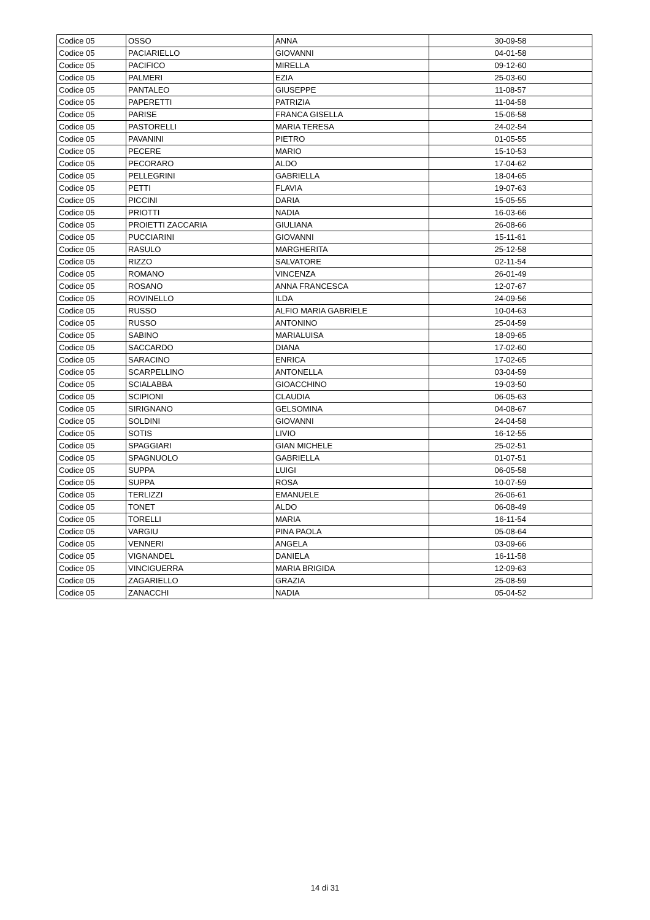| Codice 05 | OSSO | ANNA | 30-09-58 |
| Codice 05 | PACIARIELLO | GIOVANNI | 04-01-58 |
| Codice 05 | PACIFICO | MIRELLA | 09-12-60 |
| Codice 05 | PALMERI | EZIA | 25-03-60 |
| Codice 05 | PANTALEO | GIUSEPPE | 11-08-57 |
| Codice 05 | PAPERETTI | PATRIZIA | 11-04-58 |
| Codice 05 | PARISE | FRANCA GISELLA | 15-06-58 |
| Codice 05 | PASTORELLI | MARIA TERESA | 24-02-54 |
| Codice 05 | PAVANINI | PIETRO | 01-05-55 |
| Codice 05 | PECERE | MARIO | 15-10-53 |
| Codice 05 | PECORARO | ALDO | 17-04-62 |
| Codice 05 | PELLEGRINI | GABRIELLA | 18-04-65 |
| Codice 05 | PETTI | FLAVIA | 19-07-63 |
| Codice 05 | PICCINI | DARIA | 15-05-55 |
| Codice 05 | PRIOTTI | NADIA | 16-03-66 |
| Codice 05 | PROIETTI ZACCARIA | GIULIANA | 26-08-66 |
| Codice 05 | PUCCIARINI | GIOVANNI | 15-11-61 |
| Codice 05 | RASULO | MARGHERITA | 25-12-58 |
| Codice 05 | RIZZO | SALVATORE | 02-11-54 |
| Codice 05 | ROMANO | VINCENZA | 26-01-49 |
| Codice 05 | ROSANO | ANNA FRANCESCA | 12-07-67 |
| Codice 05 | ROVINELLO | ILDA | 24-09-56 |
| Codice 05 | RUSSO | ALFIO MARIA GABRIELE | 10-04-63 |
| Codice 05 | RUSSO | ANTONINO | 25-04-59 |
| Codice 05 | SABINO | MARIALUISA | 18-09-65 |
| Codice 05 | SACCARDO | DIANA | 17-02-60 |
| Codice 05 | SARACINO | ENRICA | 17-02-65 |
| Codice 05 | SCARPELLINO | ANTONELLA | 03-04-59 |
| Codice 05 | SCIALABBA | GIOACCHINO | 19-03-50 |
| Codice 05 | SCIPIONI | CLAUDIA | 06-05-63 |
| Codice 05 | SIRIGNANO | GELSOMINA | 04-08-67 |
| Codice 05 | SOLDINI | GIOVANNI | 24-04-58 |
| Codice 05 | SOTIS | LIVIO | 16-12-55 |
| Codice 05 | SPAGGIARI | GIAN MICHELE | 25-02-51 |
| Codice 05 | SPAGNUOLO | GABRIELLA | 01-07-51 |
| Codice 05 | SUPPA | LUIGI | 06-05-58 |
| Codice 05 | SUPPA | ROSA | 10-07-59 |
| Codice 05 | TERLIZZI | EMANUELE | 26-06-61 |
| Codice 05 | TONET | ALDO | 06-08-49 |
| Codice 05 | TORELLI | MARIA | 16-11-54 |
| Codice 05 | VARGIU | PINA PAOLA | 05-08-64 |
| Codice 05 | VENNERI | ANGELA | 03-09-66 |
| Codice 05 | VIGNANDEL | DANIELA | 16-11-58 |
| Codice 05 | VINCIGUERRA | MARIA BRIGIDA | 12-09-63 |
| Codice 05 | ZAGARIELLO | GRAZIA | 25-08-59 |
| Codice 05 | ZANACCHI | NADIA | 05-04-52 |
14 di 31